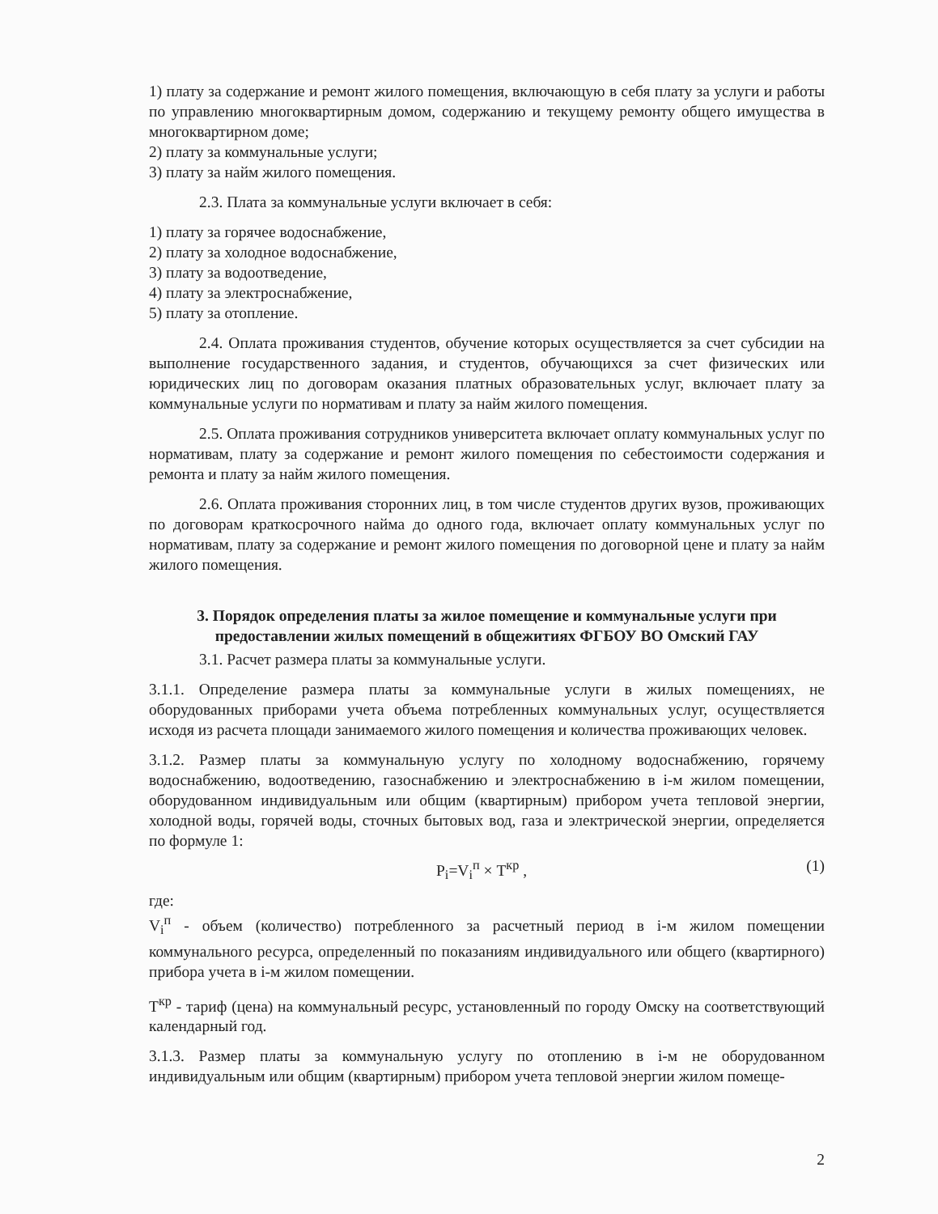1) плату за содержание и ремонт жилого помещения, включающую в себя плату за услуги и работы по управлению многоквартирным домом, содержанию и текущему ремонту общего имущества в многоквартирном доме;
2) плату за коммунальные услуги;
3) плату за найм жилого помещения.
2.3. Плата за коммунальные услуги включает в себя:
1) плату за горячее водоснабжение,
2) плату за холодное водоснабжение,
3) плату за водоотведение,
4) плату за электроснабжение,
5) плату за отопление.
2.4. Оплата проживания студентов, обучение которых осуществляется за счет субсидии на выполнение государственного задания, и студентов, обучающихся за счет физических или юридических лиц по договорам оказания платных образовательных услуг, включает плату за коммунальные услуги по нормативам и плату за найм жилого помещения.
2.5. Оплата проживания сотрудников университета включает оплату коммунальных услуг по нормативам, плату за содержание и ремонт жилого помещения по себестоимости содержания и ремонта и плату за найм жилого помещения.
2.6. Оплата проживания сторонних лиц, в том числе студентов других вузов, проживающих по договорам краткосрочного найма до одного года, включает оплату коммунальных услуг по нормативам, плату за содержание и ремонт жилого помещения по договорной цене и плату за найм жилого помещения.
3. Порядок определения платы за жилое помещение и коммунальные услуги при предоставлении жилых помещений в общежитиях ФГБОУ ВО Омский ГАУ
3.1. Расчет размера платы за коммунальные услуги.
3.1.1. Определение размера платы за коммунальные услуги в жилых помещениях, не оборудованных приборами учета объема потребленных коммунальных услуг, осуществляется исходя из расчета площади занимаемого жилого помещения и количества проживающих человек.
3.1.2. Размер платы за коммунальную услугу по холодному водоснабжению, горячему водоснабжению, водоотведению, газоснабжению и электроснабжению в i-м жилом помещении, оборудованном индивидуальным или общим (квартирным) прибором учета тепловой энергии, холодной воды, горячей воды, сточных бытовых вод, газа и электрической энергии, определяется по формуле 1:
P<sub>i</sub>=V<sub>i</sub><sup>п</sup> × T<sup>кр</sup> , (1)
где:
V<sub>i</sub><sup>п</sup> - объем (количество) потребленного за расчетный период в i-м жилом помещении коммунального ресурса, определенный по показаниям индивидуального или общего (квартирного) прибора учета в i-м жилом помещении.
T<sup>кр</sup> - тариф (цена) на коммунальный ресурс, установленный по городу Омску на соответствующий календарный год.
3.1.3. Размер платы за коммунальную услугу по отоплению в i-м не оборудованном индивидуальным или общим (квартирным) прибором учета тепловой энергии жилом помеще-
2